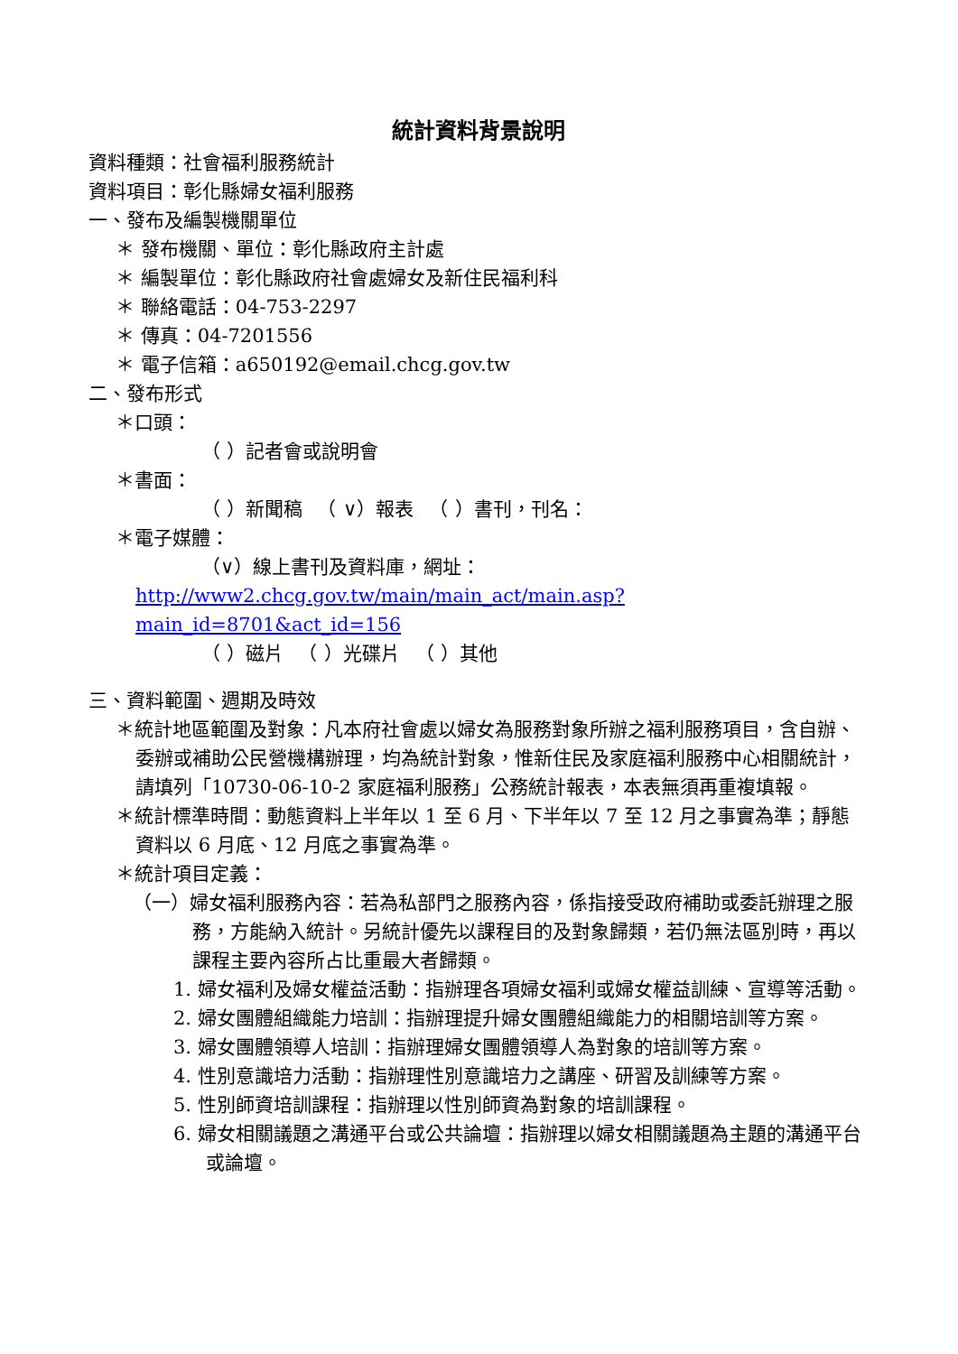統計資料背景說明
資料種類：社會福利服務統計
資料項目：彰化縣婦女福利服務
一、發布及編製機關單位
＊ 發布機關、單位：彰化縣政府主計處
＊ 編製單位：彰化縣政府社會處婦女及新住民福利科
＊ 聯絡電話：04-753-2297
＊ 傳真：04-7201556
＊ 電子信箱：a650192@email.chcg.gov.tw
二、發布形式
＊口頭：
（ ）記者會或說明會
＊書面：
（ ）新聞稿 　（ ∨）報表 　（ ）書刊，刊名：
＊電子媒體：
（∨）線上書刊及資料庫，網址：
http://www2.chcg.gov.tw/main/main_act/main.asp?main_id=8701&act_id=156
（ ）磁片 　（ ）光碟片 　（ ）其他
三、資料範圍、週期及時效
＊統計地區範圍及對象：凡本府社會處以婦女為服務對象所辦之福利服務項目，含自辦、委辦或補助公民營機構辦理，均為統計對象，惟新住民及家庭福利服務中心相關統計，請填列「10730-06-10-2 家庭福利服務」公務統計報表，本表無須再重複填報。
＊統計標準時間：動態資料上半年以 1 至 6 月、下半年以 7 至 12 月之事實為準；靜態資料以 6 月底、12 月底之事實為準。
＊統計項目定義：
（一）婦女福利服務內容：若為私部門之服務內容，係指接受政府補助或委託辦理之服務，方能納入統計。另統計優先以課程目的及對象歸類，若仍無法區別時，再以課程主要內容所占比重最大者歸類。
1. 婦女福利及婦女權益活動：指辦理各項婦女福利或婦女權益訓練、宣導等活動。
2. 婦女團體組織能力培訓：指辦理提升婦女團體組織能力的相關培訓等方案。
3. 婦女團體領導人培訓：指辦理婦女團體領導人為對象的培訓等方案。
4. 性別意識培力活動：指辦理性別意識培力之講座、研習及訓練等方案。
5. 性別師資培訓課程：指辦理以性別師資為對象的培訓課程。
6. 婦女相關議題之溝通平台或公共論壇：指辦理以婦女相關議題為主題的溝通平台或論壇。